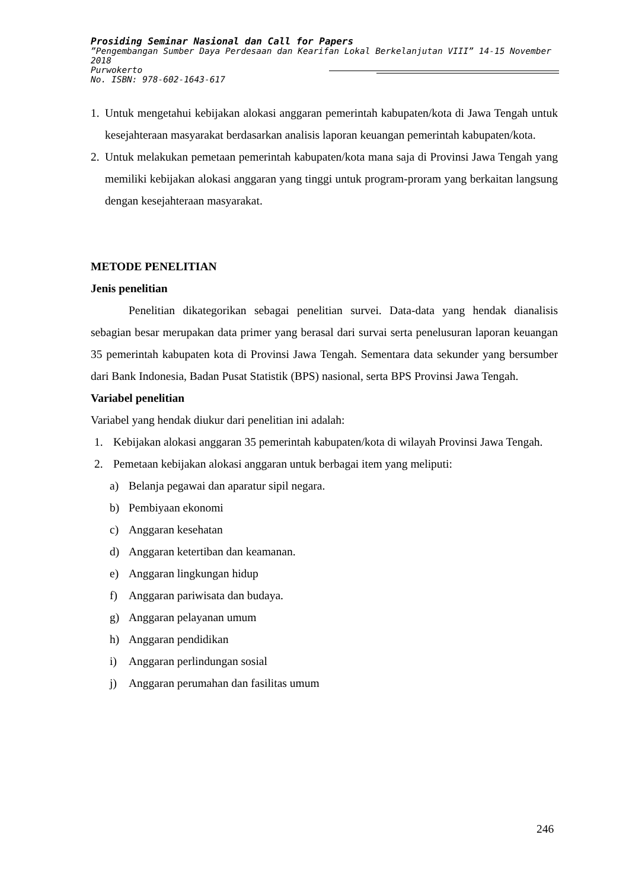Prosiding Seminar Nasional dan Call for Papers
”Pengembangan Sumber Daya Perdesaan dan Kearifan Lokal Berkelanjutan VIII” 14-15 November 2018
Purwokerto
No. ISBN: 978-602-1643-617
1. Untuk mengetahui kebijakan alokasi anggaran pemerintah kabupaten/kota di Jawa Tengah untuk kesejahteraan masyarakat berdasarkan analisis laporan keuangan pemerintah kabupaten/kota.
2. Untuk melakukan pemetaan pemerintah kabupaten/kota mana saja di Provinsi Jawa Tengah yang memiliki kebijakan alokasi anggaran yang tinggi untuk program-proram yang berkaitan langsung dengan kesejahteraan masyarakat.
METODE PENELITIAN
Jenis penelitian
Penelitian dikategorikan sebagai penelitian survei. Data-data yang hendak dianalisis sebagian besar merupakan data primer yang berasal dari survai serta penelusuran laporan keuangan 35 pemerintah kabupaten kota di Provinsi Jawa Tengah. Sementara data sekunder yang bersumber dari Bank Indonesia, Badan Pusat Statistik (BPS) nasional, serta BPS Provinsi Jawa Tengah.
Variabel penelitian
Variabel yang hendak diukur dari penelitian ini adalah:
1. Kebijakan alokasi anggaran 35 pemerintah kabupaten/kota di wilayah Provinsi Jawa Tengah.
2. Pemetaan kebijakan alokasi anggaran untuk berbagai item yang meliputi:
a) Belanja pegawai dan aparatur sipil negara.
b) Pembiyaan ekonomi
c) Anggaran kesehatan
d) Anggaran ketertiban dan keamanan.
e) Anggaran lingkungan hidup
f) Anggaran pariwisata dan budaya.
g) Anggaran pelayanan umum
h) Anggaran pendidikan
i) Anggaran perlindungan sosial
j) Anggaran perumahan dan fasilitas umum
246